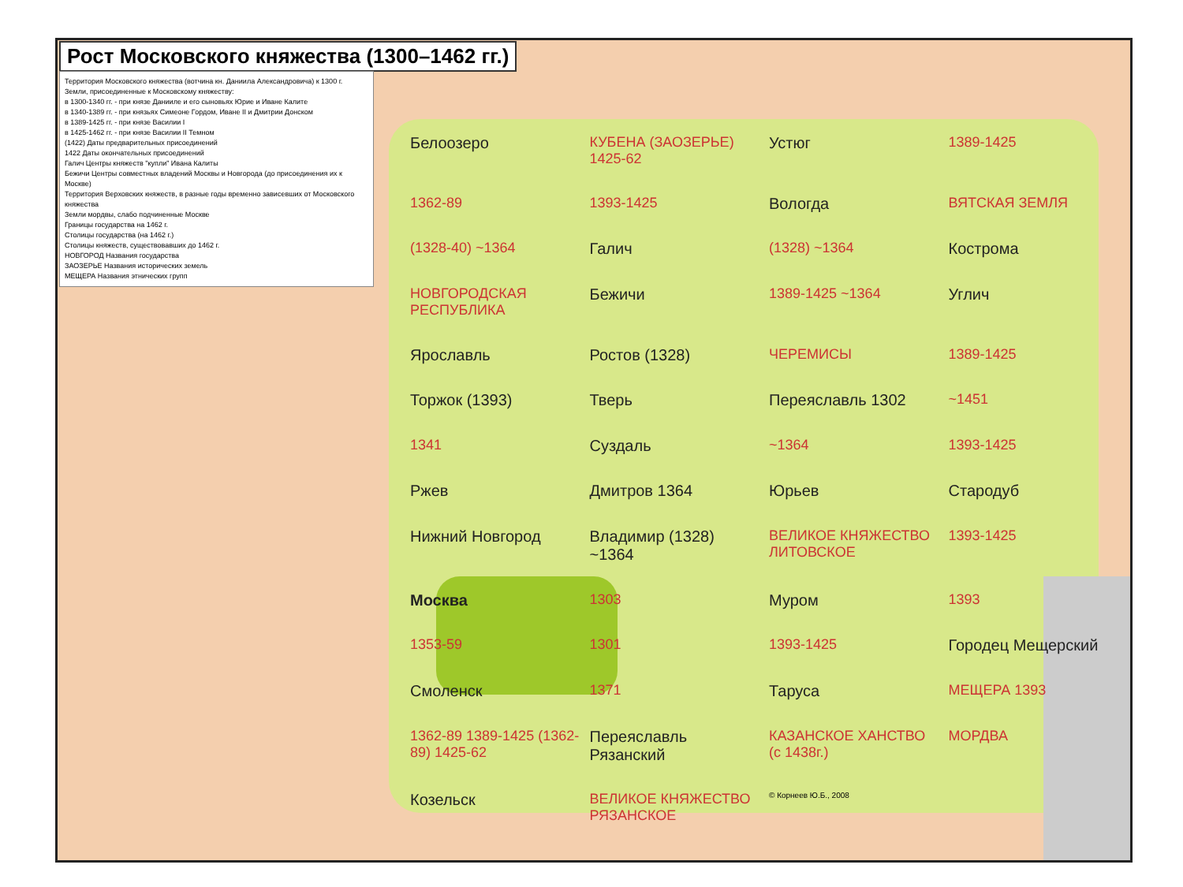Рост Московского княжества (1300–1462 гг.)
Территория Московского княжества (вотчина кн. Даниила Александровича) к 1300 г.
Земли, присоединенные к Московскому княжеству:
в 1300-1340 гг. - при князе Данииле и его сыновьях Юрие и Иване Калите
в 1340-1389 гг. - при князьях Симеоне Гордом, Иване II и Дмитрии Донском
в 1389-1425 гг. - при князе Василии I
в 1425-1462 гг. - при князе Василии II Темном
(1422) Даты предварительных присоединений
1422 Даты окончательных присоединений
Галич Центры княжеств "купли" Ивана Калиты
Бежичи Центры совместных владений Москвы и Новгорода (до присоединения их к Москве)
Территория Верховских княжеств, в разные годы временно зависевших от Московского княжества
Земли мордвы, слабо подчиненные Москве
Границы государства на 1462 г.
Столицы государства (на 1462 г.)
Столицы княжеств, существовавших до 1462 г.
НОВГОРОД Названия государства
ЗАОЗЕРЬЕ Названия исторических земель
МЕЩЕРА Названия этнических групп
Белоозеро КУБЕНА (ЗАОЗЕРЬЕ) 1425-62 Устюг 1389-1425 1362-89 1393-1425 Вологда ВЯТСКАЯ ЗЕМЛЯ (1328-40) ~1364 Галич (1328) ~1364 Кострома НОВГОРОДСКАЯ РЕСПУБЛИКА Бежичи 1389-1425 ~1364 Углич Ярославль Ростов (1328) ЧЕРЕМИСЫ 1389-1425 Торжок (1393) Тверь Переяславль 1302 ~1451 1341 Суздаль ~1364 1393-1425 Ржев Дмитров 1364 Юрьев Стародуб Нижний Новгород Владимир (1328) ~1364 ВЕЛИКОЕ КНЯЖЕСТВО ЛИТОВСКОЕ 1393-1425 Москва 1303 Муром 1393 1353-59 1301 1393-1425 Городец Мещерский Смоленск 1371 Таруса МЕЩЕРА 1393 1362-89 1389-1425 (1362-89) 1425-62 Переяславль Рязанский КАЗАНСКОЕ ХАНСТВО (с 1438г.) МОРДВА Козельск ВЕЛИКОЕ КНЯЖЕСТВО РЯЗАНСКОЕ © Корнеев Ю.Б., 2008